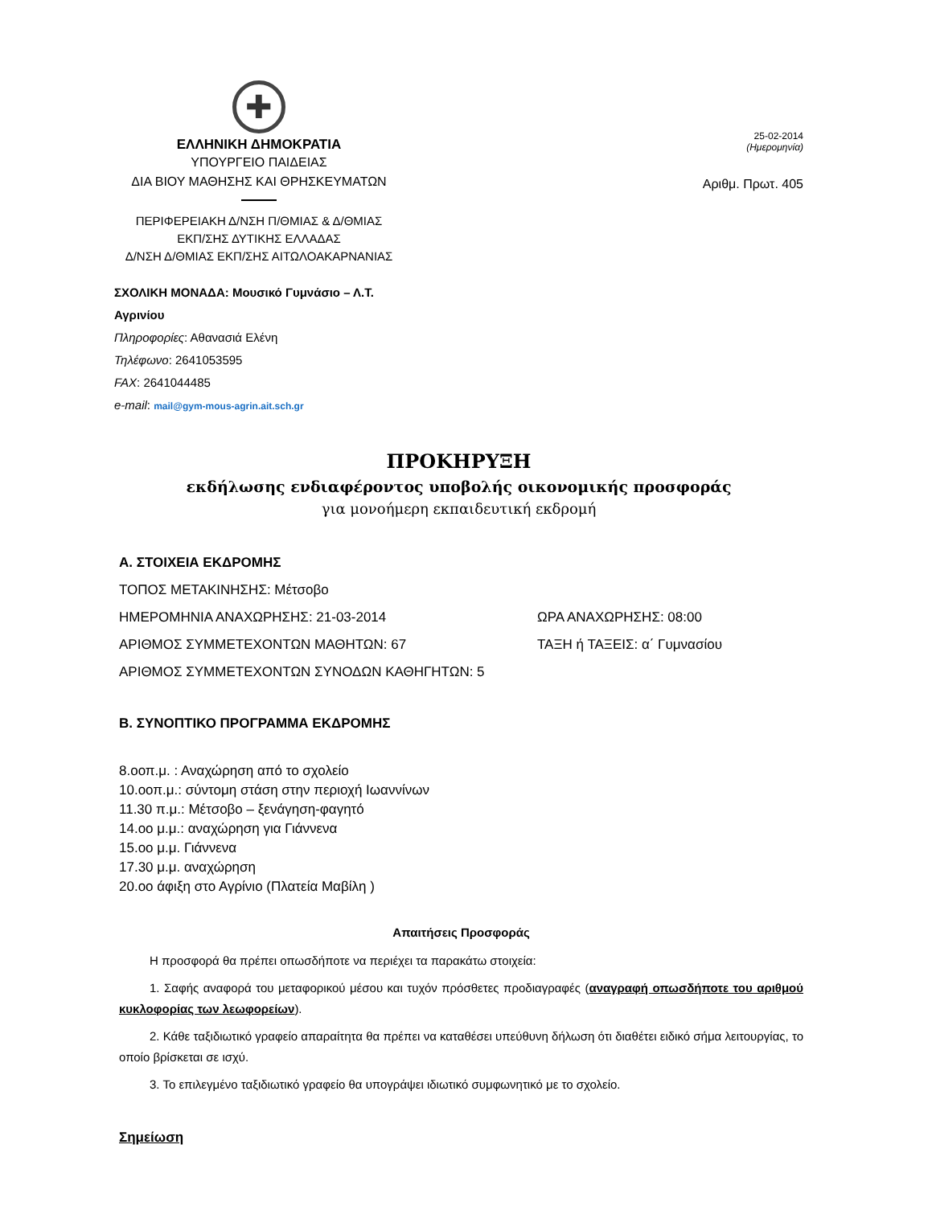✚
ΕΛΛΗΝΙΚΗ ΔΗΜΟΚΡΑΤΙΑ
ΥΠΟΥΡΓΕΙΟ ΠΑΙΔΕΙΑΣ
ΔΙΑ ΒΙΟΥ ΜΑΘΗΣΗΣ ΚΑΙ ΘΡΗΣΚΕΥΜΑΤΩΝ
ΠΕΡΙΦΕΡΕΙΑΚΗ Δ/ΝΣΗ Π/ΘΜΙΑΣ & Δ/ΘΜΙΑΣ
ΕΚΠ/ΣΗΣ ΔΥΤΙΚΗΣ ΕΛΛΑΔΑΣ
Δ/ΝΣΗ Δ/ΘΜΙΑΣ ΕΚΠ/ΣΗΣ ΑΙΤΩΛΟΑΚΑΡΝΑΝΙΑΣ
25-02-2014
(Ημερομηνία)
Αριθμ. Πρωτ. 405
ΣΧΟΛΙΚΗ ΜΟΝΑΔΑ: Μουσικό Γυμνάσιο – Λ.Τ.
Αγρινίου
Πληροφορίες: Αθανασιά Ελένη
Τηλέφωνο: 2641053595
FAX: 2641044485
e-mail: mail@gym-mous-agrin.ait.sch.gr
ΠΡΟΚΗΡΥΞΗ
εκδήλωσης ενδιαφέροντος υποβολής οικονομικής προσφοράς
για μονοήμερη εκπαιδευτική εκδρομή
Α. ΣΤΟΙΧΕΙΑ ΕΚΔΡΟΜΗΣ
ΤΟΠΟΣ ΜΕΤΑΚΙΝΗΣΗΣ: Μέτσοβο
ΗΜΕΡΟΜΗΝΙΑ ΑΝΑΧΩΡΗΣΗΣ: 21-03-2014 ΩΡΑ ΑΝΑΧΩΡΗΣΗΣ: 08:00
ΑΡΙΘΜΟΣ ΣΥΜΜΕΤΕΧΟΝΤΩΝ ΜΑΘΗΤΩΝ: 67 ΤΑΞΗ ή ΤΑΞΕΙΣ: α΄ Γυμνασίου
ΑΡΙΘΜΟΣ ΣΥΜΜΕΤΕΧΟΝΤΩΝ ΣΥΝΟΔΩΝ ΚΑΘΗΓΗΤΩΝ: 5
Β. ΣΥΝΟΠΤΙΚΟ ΠΡΟΓΡΑΜΜΑ ΕΚΔΡΟΜΗΣ
8.οοπ.μ. : Αναχώρηση από το σχολείο
10.οοπ.μ.: σύντομη στάση στην περιοχή Ιωαννίνων
11.30 π.μ.: Μέτσοβο – ξενάγηση-φαγητό
14.οο μ.μ.: αναχώρηση για Γιάννενα
15.οο μ.μ. Γιάννενα
17.30 μ.μ. αναχώρηση
20.οο άφιξη στο Αγρίνιο (Πλατεία Μαβίλη )
Απαιτήσεις Προσφοράς
Η προσφορά θα πρέπει οπωσδήποτε να περιέχει τα παρακάτω στοιχεία:
1. Σαφής αναφορά του μεταφορικού μέσου και τυχόν πρόσθετες προδιαγραφές (αναγραφή οπωσδήποτε του αριθμού κυκλοφορίας των λεωφορείων).
2. Κάθε ταξιδιωτικό γραφείο απαραίτητα θα πρέπει να καταθέσει υπεύθυνη δήλωση ότι διαθέτει ειδικό σήμα λειτουργίας, το οποίο βρίσκεται σε ισχύ.
3. Το επιλεγμένο ταξιδιωτικό γραφείο θα υπογράψει ιδιωτικό συμφωνητικό με το σχολείο.
Σημείωση